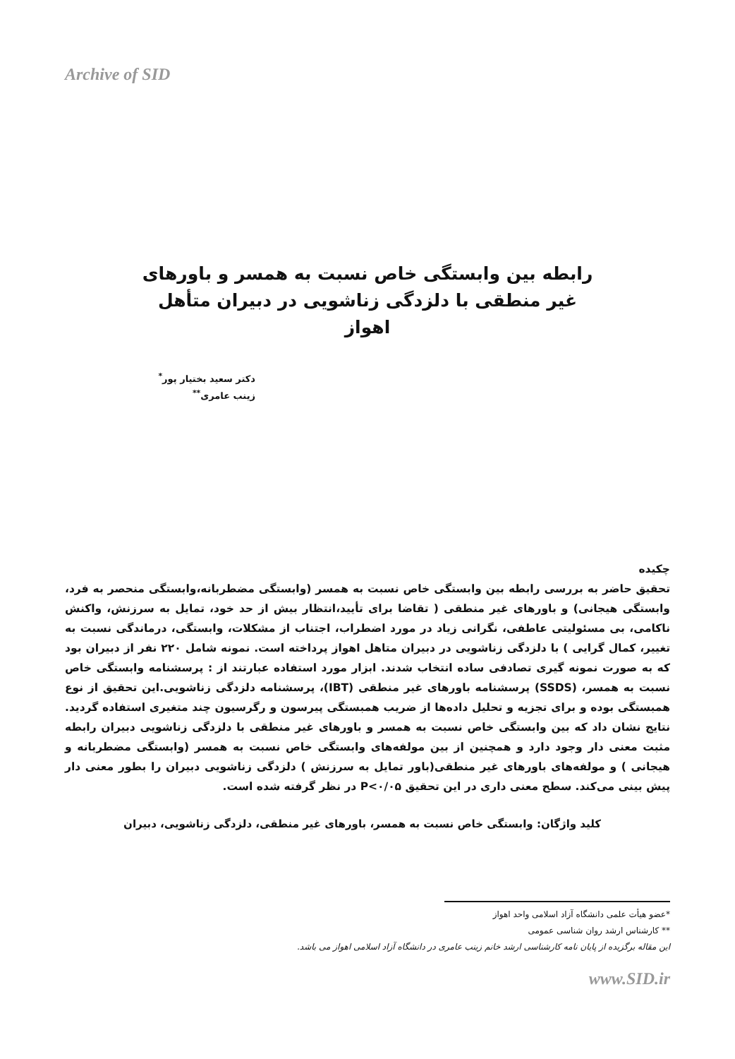Archive of SID
رابطه بین وابستگی خاص نسبت به همسر و باورهای
غیر منطقی با دلزدگی زناشویی در دبیران متأهل اهواز
دکتر سعید بختیار پور<sup>*</sup>
زینب عامری<sup>**</sup>
چکیده
تحقیق حاضر به بررسی رابطه بین وابستگی خاص نسبت به همسر (وابستگی مضطربانه،وابستگی منحصر به فرد، وابستگی هیجانی) و باورهای غیر منطقی ( تقاضا برای تأیید،انتظار بیش از حد خود، تمایل به سرزنش، واکنش ناکامی، بی مسئولیتی عاطفی، نگرانی زیاد در مورد اضطراب، اجتناب از مشکلات، وابستگی، درماندگی نسبت به تغییر، کمال گرایی ) با دلزدگی زناشویی در دبیران متاهل اهواز پرداخته است. نمونه شامل ۲۲۰ نفر از دبیران بود که به صورت نمونه گیری تصادفی ساده انتخاب شدند. ابزار مورد استفاده عبارتند از : پرسشنامه وابستگی خاص نسبت به همسر، (SSDS) پرسشنامه باورهای غیر منطقی (IBT)، پرسشنامه دلزدگی زناشویی.این تحقیق از نوع همبستگی بوده و برای تجزیه و تحلیل داده‌ها از ضریب همبستگی پیرسون و رگرسیون چند متغیری استفاده گردید. نتایج نشان داد که بین وابستگی خاص نسبت به همسر و باورهای غیر منطقی با دلزدگی زناشویی دبیران رابطه مثبت معنی دار وجود دارد و همچنین از بین مولفه‌های وابستگی خاص نسبت به همسر (وابستگی مضطربانه و هیجانی ) و مولفه‌های باورهای غیر منطقی(باور تمایل به سرزنش ) دلزدگی زناشویی دبیران را بطور معنی دار پیش بینی می‌کند. سطح معنی داری در این تحقیق P<۰/۰۵ در نظر گرفته شده است.
کلید واژگان: وابستگی خاص نسبت به همسر، باورهای غیر منطقی، دلزدگی زناشویی، دبیران
*عضو هیأت علمی دانشگاه آزاد اسلامی واحد اهواز
** کارشناس ارشد روان شناسی عمومی
این مقاله برگزیده از پایان نامه کارشناسی ارشد خانم زینب عامری در دانشگاه آزاد اسلامی اهواز می باشد.
www.SID.ir